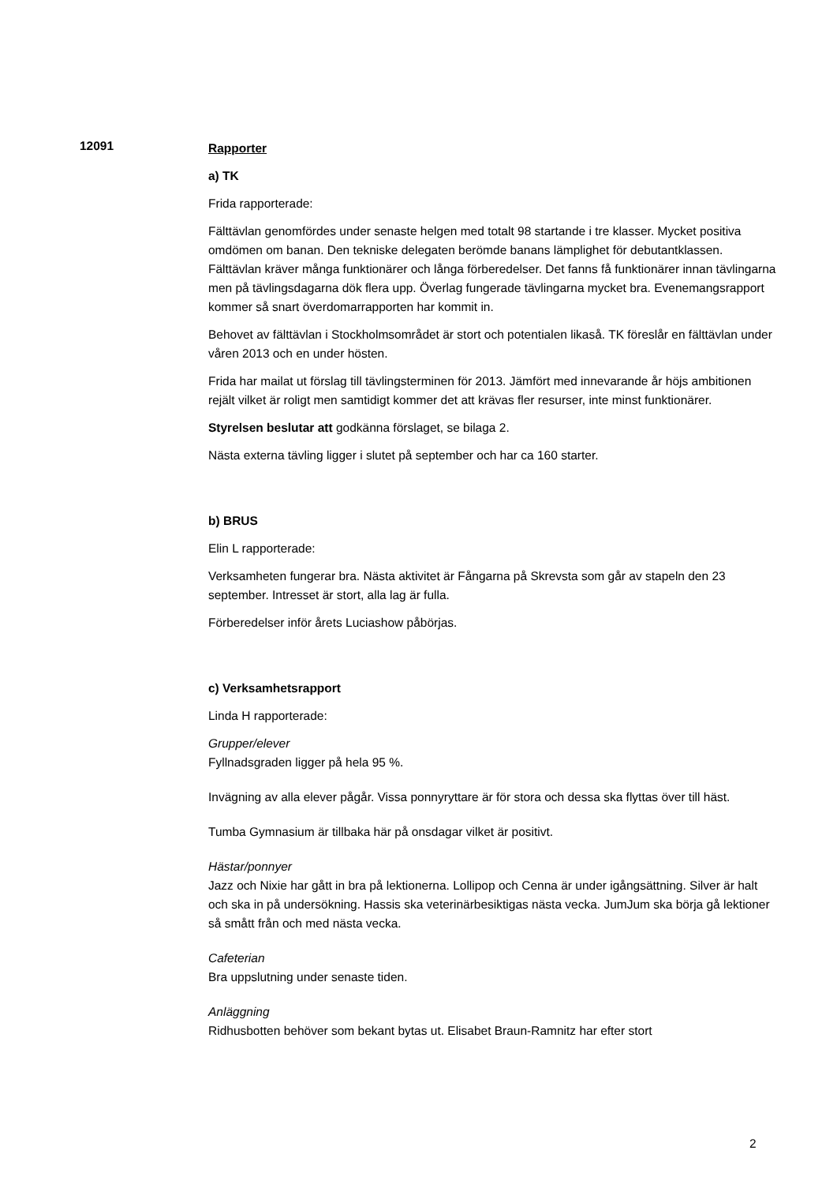12091
Rapporter
a) TK
Frida rapporterade:
Fälttävlan genomfördes under senaste helgen med totalt 98 startande i tre klasser. Mycket positiva omdömen om banan. Den tekniske delegaten berömde banans lämplighet för debutantklassen. Fälttävlan kräver många funktionärer och långa förberedelser. Det fanns få funktionärer innan tävlingarna men på tävlingsdagarna dök flera upp. Överlag fungerade tävlingarna mycket bra. Evenemangsrapport kommer så snart överdomarrapporten har kommit in.
Behovet av fälttävlan i Stockholmsområdet är stort och potentialen likaså. TK föreslår en fälttävlan under våren 2013 och en under hösten.
Frida har mailat ut förslag till tävlingsterminen för 2013. Jämfört med innevarande år höjs ambitionen rejält vilket är roligt men samtidigt kommer det att krävas fler resurser, inte minst funktionärer.
Styrelsen beslutar att godkänna förslaget, se bilaga 2.
Nästa externa tävling ligger i slutet på september och har ca 160 starter.
b) BRUS
Elin L rapporterade:
Verksamheten fungerar bra. Nästa aktivitet är Fångarna på Skrevsta som går av stapeln den 23 september. Intresset är stort, alla lag är fulla.
Förberedelser inför årets Luciashow påbörjas.
c) Verksamhetsrapport
Linda H rapporterade:
Grupper/elever
Fyllnadsgraden ligger på hela 95 %.
Invägning av alla elever pågår. Vissa ponnyryttare är för stora och dessa ska flyttas över till häst.
Tumba Gymnasium är tillbaka här på onsdagar vilket är positivt.
Hästar/ponnyer
Jazz och Nixie har gått in bra på lektionerna. Lollipop och Cenna är under igångsättning. Silver är halt och ska in på undersökning. Hassis ska veterinärbesiktigas nästa vecka. JumJum ska börja gå lektioner så smått från och med nästa vecka.
Cafeterian
Bra uppslutning under senaste tiden.
Anläggning
Ridhusbotten behöver som bekant bytas ut. Elisabet Braun-Ramnitz har efter stort
2